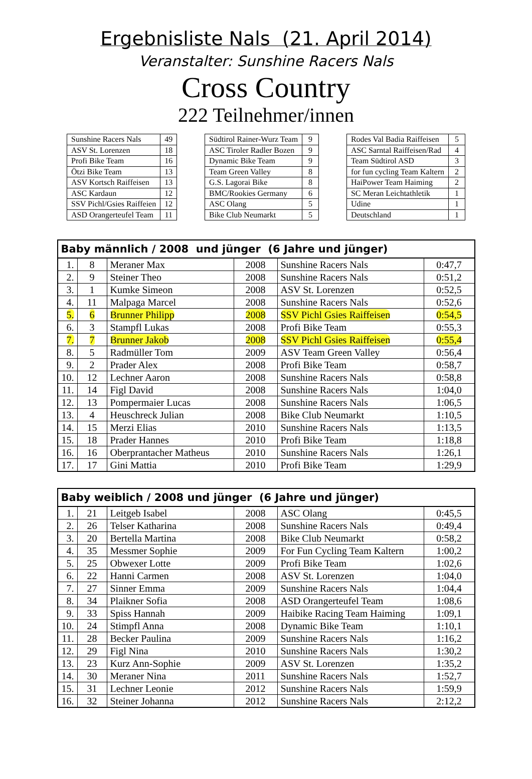Ergebnisliste Nals (21. April 2014)
Veranstalter: Sunshine Racers Nals
Cross Country
222 Teilnehmer/innen
| Sunshine Racers Nals | 49 |
| ASV St. Lorenzen | 18 |
| Profi Bike Team | 16 |
| Ötzi Bike Team | 13 |
| ASV Kortsch Raiffeisen | 13 |
| ASC Kardaun | 12 |
| SSV Pichl/Gsies Raiffeien | 12 |
| ASD Orangerteufel Team | 11 |
| Südtirol Rainer-Wurz Team | 9 |
| ASC Tiroler Radler Bozen | 9 |
| Dynamic Bike Team | 9 |
| Team Green Valley | 8 |
| G.S. Lagorai Bike | 8 |
| BMC/Rookies Germany | 6 |
| ASC Olang | 5 |
| Bike Club Neumarkt | 5 |
| Rodes Val Badia Raiffeisen | 5 |
| ASC Sarntal Raiffeisen/Rad | 4 |
| Team Südtirol ASD | 3 |
| for fun cycling Team Kaltern | 2 |
| HaiPower Team Haiming | 2 |
| SC Meran Leichtathletik | 1 |
| Udine | 1 |
| Deutschland | 1 |
| Baby männlich / 2008 und jünger (6 Jahre und jünger) | | | | | |
| --- | --- | --- | --- | --- | --- |
| 1. | 8 | Meraner Max | 2008 | Sunshine Racers Nals | 0:47,7 |
| 2. | 9 | Steiner Theo | 2008 | Sunshine Racers Nals | 0:51,2 |
| 3. | 1 | Kumke Simeon | 2008 | ASV St. Lorenzen | 0:52,5 |
| 4. | 11 | Malpaga Marcel | 2008 | Sunshine Racers Nals | 0:52,6 |
| 5. | 6 | Brunner Philipp | 2008 | SSV Pichl Gsies Raiffeisen | 0:54,5 |
| 6. | 3 | Stampfl Lukas | 2008 | Profi Bike Team | 0:55,3 |
| 7. | 7 | Brunner Jakob | 2008 | SSV Pichl Gsies Raiffeisen | 0:55,4 |
| 8. | 5 | Radmüller Tom | 2009 | ASV Team Green Valley | 0:56,4 |
| 9. | 2 | Prader Alex | 2008 | Profi Bike Team | 0:58,7 |
| 10. | 12 | Lechner Aaron | 2008 | Sunshine Racers Nals | 0:58,8 |
| 11. | 14 | Figl David | 2008 | Sunshine Racers Nals | 1:04,0 |
| 12. | 13 | Pompermaier Lucas | 2008 | Sunshine Racers Nals | 1:06,5 |
| 13. | 4 | Heuschreck Julian | 2008 | Bike Club Neumarkt | 1:10,5 |
| 14. | 15 | Merzi Elias | 2010 | Sunshine Racers Nals | 1:13,5 |
| 15. | 18 | Prader Hannes | 2010 | Profi Bike Team | 1:18,8 |
| 16. | 16 | Oberprantacher Matheus | 2010 | Sunshine Racers Nals | 1:26,1 |
| 17. | 17 | Gini Mattia | 2010 | Profi Bike Team | 1:29,9 |
| Baby weiblich / 2008 und jünger (6 Jahre und jünger) | | | | | |
| --- | --- | --- | --- | --- | --- |
| 1. | 21 | Leitgeb Isabel | 2008 | ASC Olang | 0:45,5 |
| 2. | 26 | Telser Katharina | 2008 | Sunshine Racers Nals | 0:49,4 |
| 3. | 20 | Bertella Martina | 2008 | Bike Club Neumarkt | 0:58,2 |
| 4. | 35 | Messmer Sophie | 2009 | For Fun Cycling Team Kaltern | 1:00,2 |
| 5. | 25 | Obwexer Lotte | 2009 | Profi Bike Team | 1:02,6 |
| 6. | 22 | Hanni Carmen | 2008 | ASV St. Lorenzen | 1:04,0 |
| 7. | 27 | Sinner Emma | 2009 | Sunshine Racers Nals | 1:04,4 |
| 8. | 34 | Plaikner Sofia | 2008 | ASD Orangerteufel Team | 1:08,6 |
| 9. | 33 | Spiss Hannah | 2009 | Haibike Racing Team Haiming | 1:09,1 |
| 10. | 24 | Stimpfl Anna | 2008 | Dynamic Bike Team | 1:10,1 |
| 11. | 28 | Becker Paulina | 2009 | Sunshine Racers Nals | 1:16,2 |
| 12. | 29 | Figl Nina | 2010 | Sunshine Racers Nals | 1:30,2 |
| 13. | 23 | Kurz Ann-Sophie | 2009 | ASV St. Lorenzen | 1:35,2 |
| 14. | 30 | Meraner Nina | 2011 | Sunshine Racers Nals | 1:52,7 |
| 15. | 31 | Lechner Leonie | 2012 | Sunshine Racers Nals | 1:59,9 |
| 16. | 32 | Steiner Johanna | 2012 | Sunshine Racers Nals | 2:12,2 |